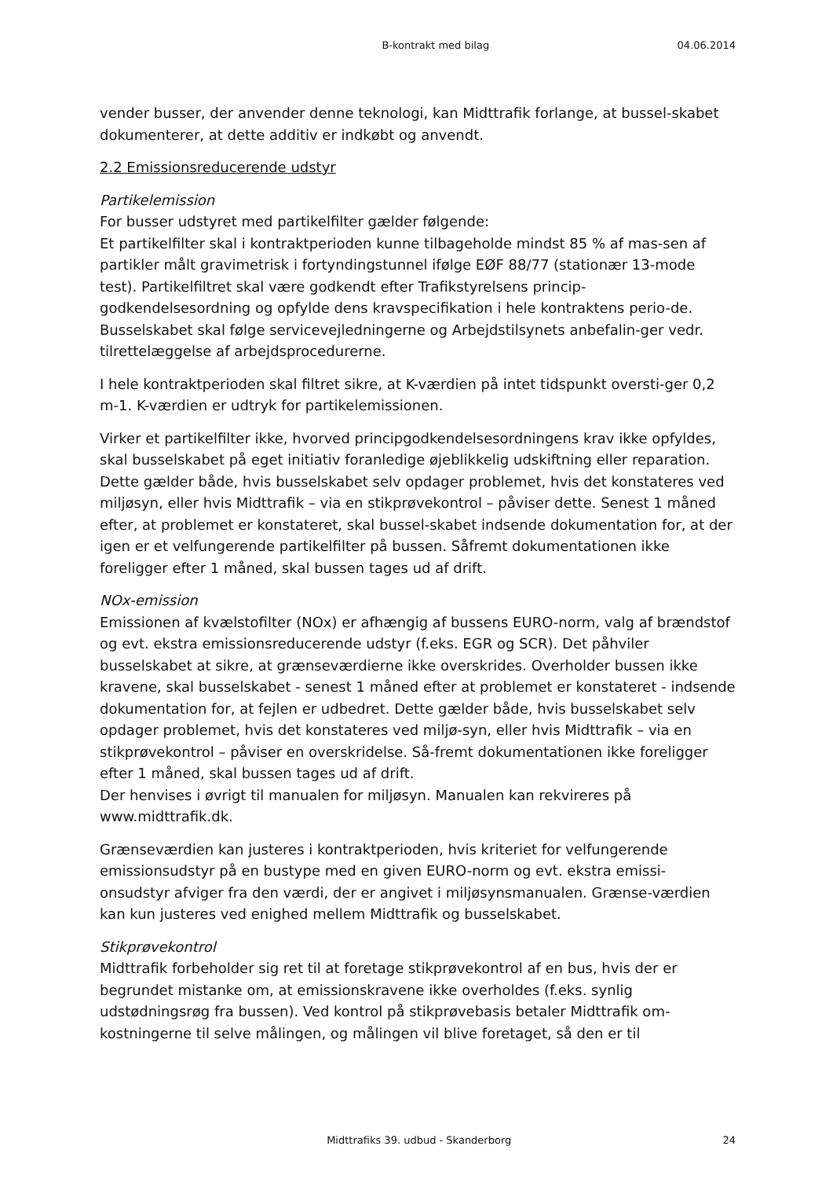B-kontrakt med bilag 04.06.2014
vender busser, der anvender denne teknologi, kan Midttrafik forlange, at bussel-skabet dokumenterer, at dette additiv er indkøbt og anvendt.
2.2 Emissionsreducerende udstyr
Partikelemission
For busser udstyret med partikelfilter gælder følgende:
Et partikelfilter skal i kontraktperioden kunne tilbageholde mindst 85 % af mas-sen af partikler målt gravimetrisk i fortyndingstunnel ifølge EØF 88/77 (stationær 13-mode test). Partikelfiltret skal være godkendt efter Trafikstyrelsens princip-godkendelsesordning og opfylde dens kravspecifikation i hele kontraktens perio-de. Busselskabet skal følge servicevejledningerne og Arbejdstilsynets anbefalin-ger vedr. tilrettelæggelse af arbejdsprocedurerne.
I hele kontraktperioden skal filtret sikre, at K-værdien på intet tidspunkt oversti-ger 0,2 m-1. K-værdien er udtryk for partikelemissionen.
Virker et partikelfilter ikke, hvorved principgodkendelsesordningens krav ikke opfyldes, skal busselskabet på eget initiativ foranledige øjeblikkelig udskiftning eller reparation. Dette gælder både, hvis busselskabet selv opdager problemet, hvis det konstateres ved miljøsyn, eller hvis Midttrafik – via en stikprøvekontrol – påviser dette. Senest 1 måned efter, at problemet er konstateret, skal bussel-skabet indsende dokumentation for, at der igen er et velfungerende partikelfilter på bussen. Såfremt dokumentationen ikke foreligger efter 1 måned, skal bussen tages ud af drift.
NOx-emission
Emissionen af kvælstofilter (NOx) er afhængig af bussens EURO-norm, valg af brændstof og evt. ekstra emissionsreducerende udstyr (f.eks. EGR og SCR). Det påhviler busselskabet at sikre, at grænseværdierne ikke overskrides. Overholder bussen ikke kravene, skal busselskabet - senest 1 måned efter at problemet er konstateret - indsende dokumentation for, at fejlen er udbedret. Dette gælder både, hvis busselskabet selv opdager problemet, hvis det konstateres ved miljø-syn, eller hvis Midttrafik – via en stikprøvekontrol – påviser en overskridelse. Så-fremt dokumentationen ikke foreligger efter 1 måned, skal bussen tages ud af drift.
Der henvises i øvrigt til manualen for miljøsyn. Manualen kan rekvireres på www.midttrafik.dk.
Grænseværdien kan justeres i kontraktperioden, hvis kriteriet for velfungerende emissionsudstyr på en bustype med en given EURO-norm og evt. ekstra emissi-onsudstyr afviger fra den værdi, der er angivet i miljøsynsmanualen. Grænse-værdien kan kun justeres ved enighed mellem Midttrafik og busselskabet.
Stikprøvekontrol
Midttrafik forbeholder sig ret til at foretage stikprøvekontrol af en bus, hvis der er begrundet mistanke om, at emissionskravene ikke overholdes (f.eks. synlig udstødningsrøg fra bussen). Ved kontrol på stikprøvebasis betaler Midttrafik om-kostningerne til selve målingen, og målingen vil blive foretaget, så den er til
Midttrafiks 39. udbud - Skanderborg 24